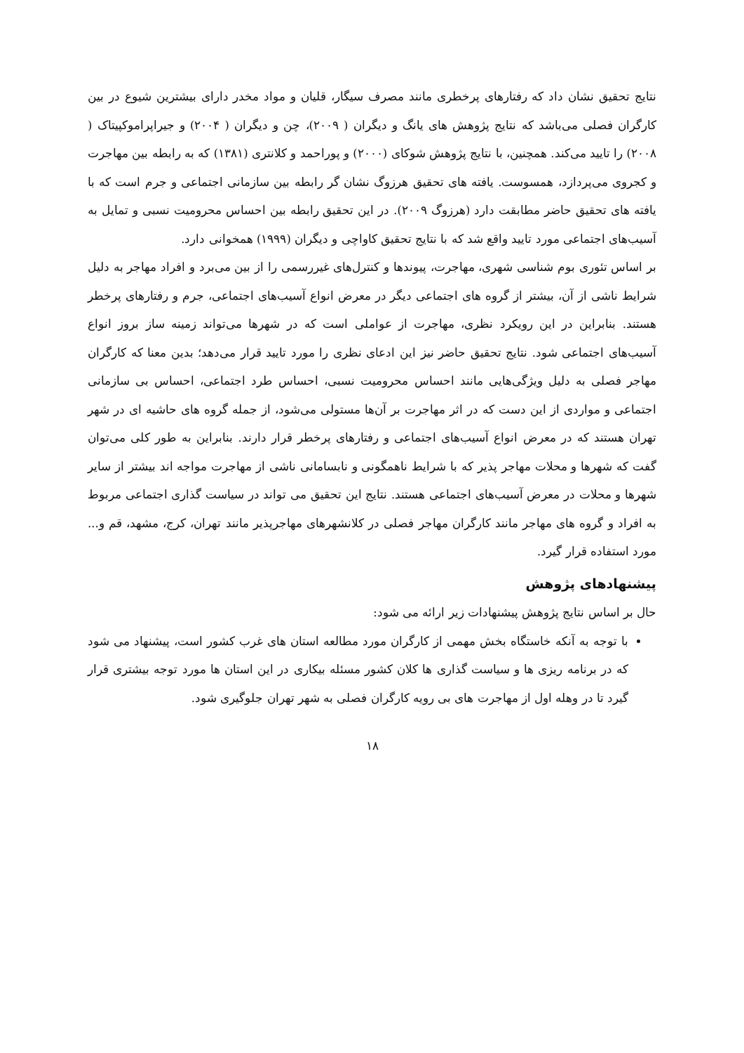نتایج تحقیق نشان داد که رفتارهای پرخطری مانند مصرف سیگار، قلیان و مواد مخدر دارای بیشترین شیوع در بین کارگران فصلی می‌باشد که نتایج پژوهش های یانگ و دیگران ( ۲۰۰۹)، چن و دیگران ( ۲۰۰۴) و جیراپراموکپیتاک ( ۲۰۰۸) را تایید می‌کند. همچنین، با نتایج پژوهش شوکای (۲۰۰۰) و پوراحمد و کلانتری (۱۳۸۱) که به رابطه بین مهاجرت و کجروی می‌پردازد، همسوست. یافته های تحقیق هرزوگ نشان گر رابطه بین سازمانی اجتماعی و جرم است که با یافته های تحقیق حاضر مطابقت دارد (هرزوگ ۲۰۰۹). در این تحقیق رابطه بین احساس محرومیت نسبی و تمایل به آسیب‌های اجتماعی مورد تایید واقع شد که با نتایج تحقیق کاواچی و دیگران (۱۹۹۹) همخوانی دارد.
بر اساس تئوری بوم شناسی شهری، مهاجرت، پیوندها و کنترل‌های غیررسمی را از بین می‌برد و افراد مهاجر به دلیل شرایط ناشی از آن، بیشتر از گروه های اجتماعی دیگر در معرض انواع آسیب‌های اجتماعی، جرم و رفتارهای پرخطر هستند. بنابراین در این رویکرد نظری، مهاجرت از عواملی است که در شهرها می‌تواند زمینه ساز بروز انواع آسیب‌های اجتماعی شود. نتایج تحقیق حاضر نیز این ادعای نظری را مورد تایید قرار می‌دهد؛ بدین معنا که کارگران مهاجر فصلی به دلیل ویژگی‌هایی مانند احساس محرومیت نسبی، احساس طرد اجتماعی، احساس بی سازمانی اجتماعی و مواردی از این دست که در اثر مهاجرت بر آن‌ها مستولی می‌شود، از جمله گروه های حاشیه ای در شهر تهران هستند که در معرض انواع آسیب‌های اجتماعی و رفتارهای پرخطر قرار دارند. بنابراین به طور کلی می‌توان گفت که شهرها و محلات مهاجر پذیر که با شرایط ناهمگونی و نابسامانی ناشی از مهاجرت مواجه اند بیشتر از سایر شهرها و محلات در معرض آسیب‌های اجتماعی هستند. نتایج این تحقیق می تواند در سیاست گذاری اجتماعی مربوط به افراد و گروه های مهاجر مانند کارگران مهاجر فصلی در کلانشهرهای مهاجرپذیر مانند تهران، کرج، مشهد، قم و... مورد استفاده قرار گیرد.
پیشنهادهای پژوهش
حال بر اساس نتایج پژوهش پیشنهادات زیر ارائه می شود:
با توجه به آنکه خاستگاه بخش مهمی از کارگران مورد مطالعه استان های غرب کشور است، پیشنهاد می شود که در برنامه ریزی ها و سیاست گذاری ها کلان کشور مسئله بیکاری در این استان ها مورد توجه بیشتری قرار گیرد تا در وهله اول از مهاجرت های بی رویه کارگران فصلی به شهر تهران جلوگیری شود.
۱۸